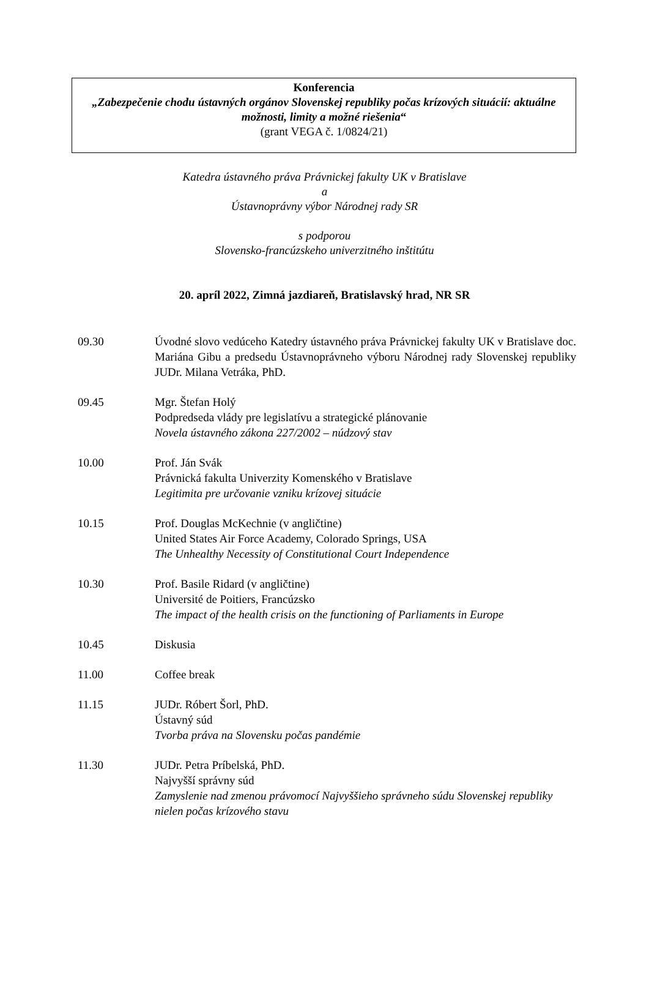Konferencia
„Zabezpečenie chodu ústavných orgánov Slovenskej republiky počas krízových situácií: aktuálne možnosti, limity a možné riešenia“
(grant VEGA č. 1/0824/21)
Katedra ústavného práva Právnickej fakulty UK v Bratislave
a
Ústavnoprávny výbor Národnej rady SR
s podporou
Slovensko-francúzskeho univerzitného inštitútu
20. apríl 2022, Zimná jazdiareň, Bratislavský hrad, NR SR
09.30 Úvodné slovo vedúceho Katedry ústavného práva Právnickej fakulty UK v Bratislave doc. Mariána Gibu a predsedu Ústavnoprávneho výboru Národnej rady Slovenskej republiky JUDr. Milana Vetráka, PhD.
09.45 Mgr. Štefan Holý
Podpredseda vlády pre legislatívu a strategické plánovanie
Novela ústavného zákona 227/2002 – núdzový stav
10.00 Prof. Ján Svák
Právnická fakulta Univerzity Komenského v Bratislave
Legitimita pre určovanie vzniku krízovej situácie
10.15 Prof. Douglas McKechnie (v angličtine)
United States Air Force Academy, Colorado Springs, USA
The Unhealthy Necessity of Constitutional Court Independence
10.30 Prof. Basile Ridard (v angličtine)
Université de Poitiers, Francúzsko
The impact of the health crisis on the functioning of Parliaments in Europe
10.45 Diskusia
11.00 Coffee break
11.15 JUDr. Róbert Šorl, PhD.
Ústavný súd
Tvorba práva na Slovensku počas pandémie
11.30 JUDr. Petra Príbelská, PhD.
Najvyšší správny súd
Zamyslenie nad zmenou právomocí Najvyššieho správneho súdu Slovenskej republiky nielen počas krízového stavu